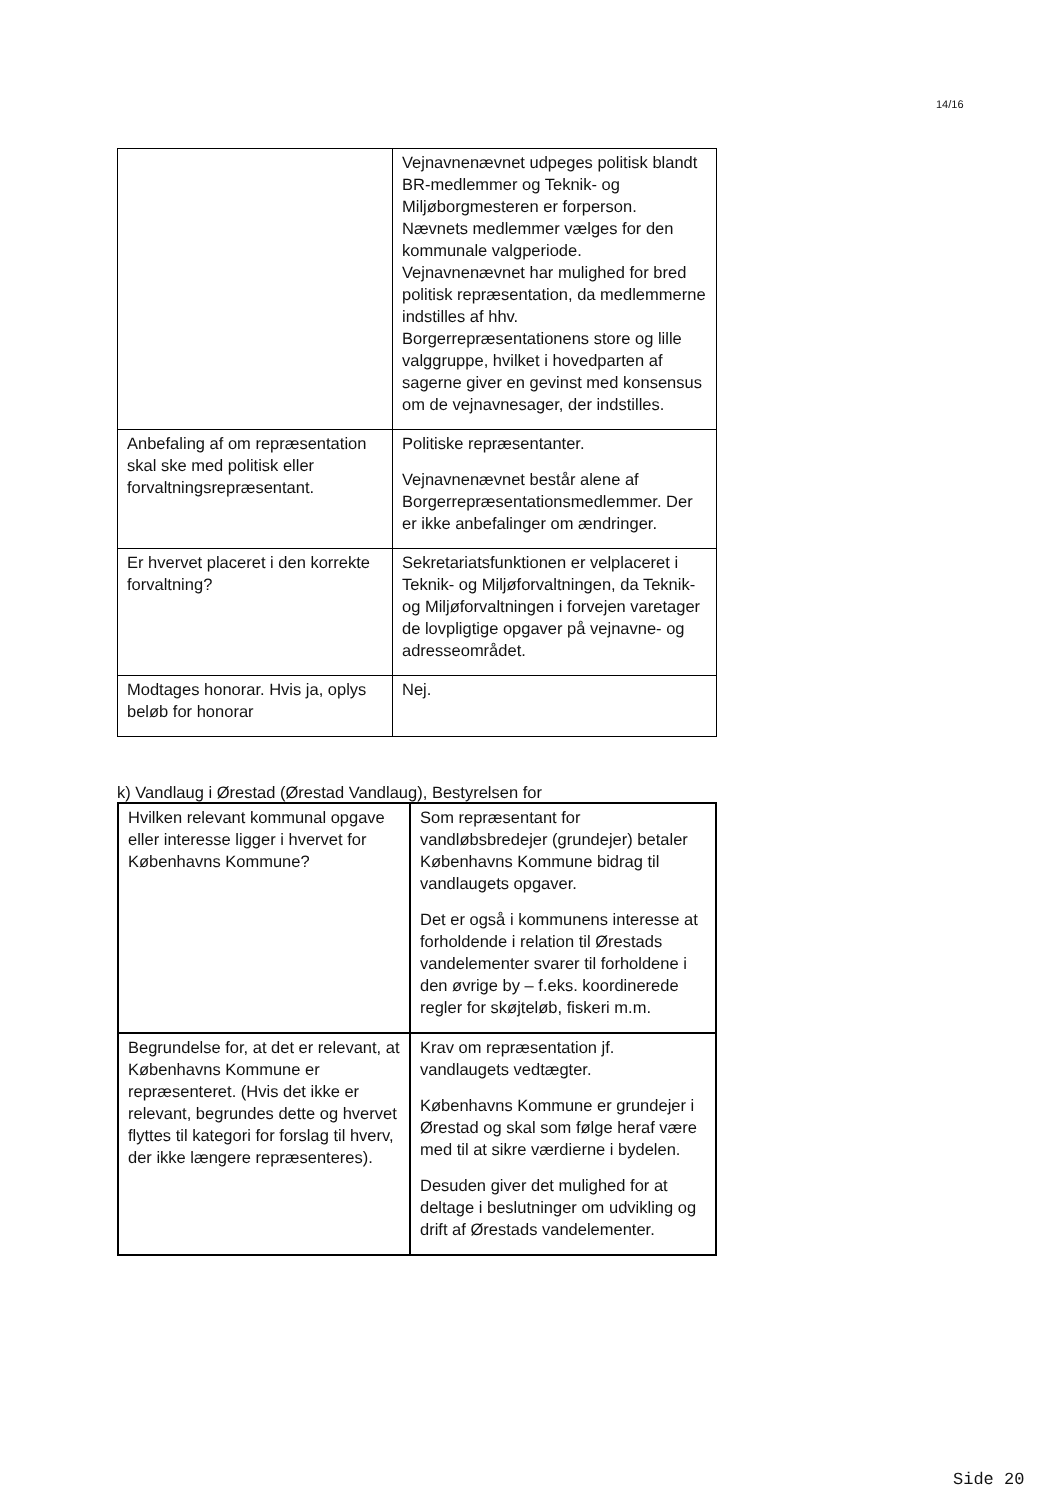14/16
| | Vejnavnenævnet udpeges politisk blandt BR-medlemmer og Teknik- og Miljøborgmesteren er forperson. Nævnets medlemmer vælges for den kommunale valgperiode. Vejnavnenævnet har mulighed for bred politisk repræsentation, da medlemmerne indstilles af hhv. Borgerrepræsentationens store og lille valggruppe, hvilket i hovedparten af sagerne giver en gevinst med konsensus om de vejnavnesager, der indstilles. |
| Anbefaling af om repræsentation skal ske med politisk eller forvaltningsrepræsentant. | Politiske repræsentanter. Vejnavnenævnet består alene af Borgerrepræsentationsmedlemmer. Der er ikke anbefalinger om ændringer. |
| Er hvervet placeret i den korrekte forvaltning? | Sekretariatsfunktionen er velplaceret i Teknik- og Miljøforvaltningen, da Teknik- og Miljøforvaltningen i forvejen varetager de lovpligtige opgaver på vejnavne- og adresseområdet. |
| Modtages honorar. Hvis ja, oplys beløb for honorar | Nej. |
k) Vandlaug i Ørestad (Ørestad Vandlaug), Bestyrelsen for
| Hvilken relevant kommunal opgave eller interesse ligger i hvervet for Københavns Kommune? | Som repræsentant for vandløbsbredejer (grundejer) betaler Københavns Kommune bidrag til vandlaugets opgaver. Det er også i kommunens interesse at forholdende i relation til Ørestads vandelementer svarer til forholdene i den øvrige by – f.eks. koordinerede regler for skøjteløb, fiskeri m.m. |
| Begrundelse for, at det er relevant, at Københavns Kommune er repræsenteret. (Hvis det ikke er relevant, begrundes dette og hvervet flyttes til kategori for forslag til hverv, der ikke længere repræsenteres). | Krav om repræsentation jf. vandlaugets vedtægter. Københavns Kommune er grundejer i Ørestad og skal som følge heraf være med til at sikre værdierne i bydelen. Desuden giver det mulighed for at deltage i beslutninger om udvikling og drift af Ørestads vandelementer. |
Side 20